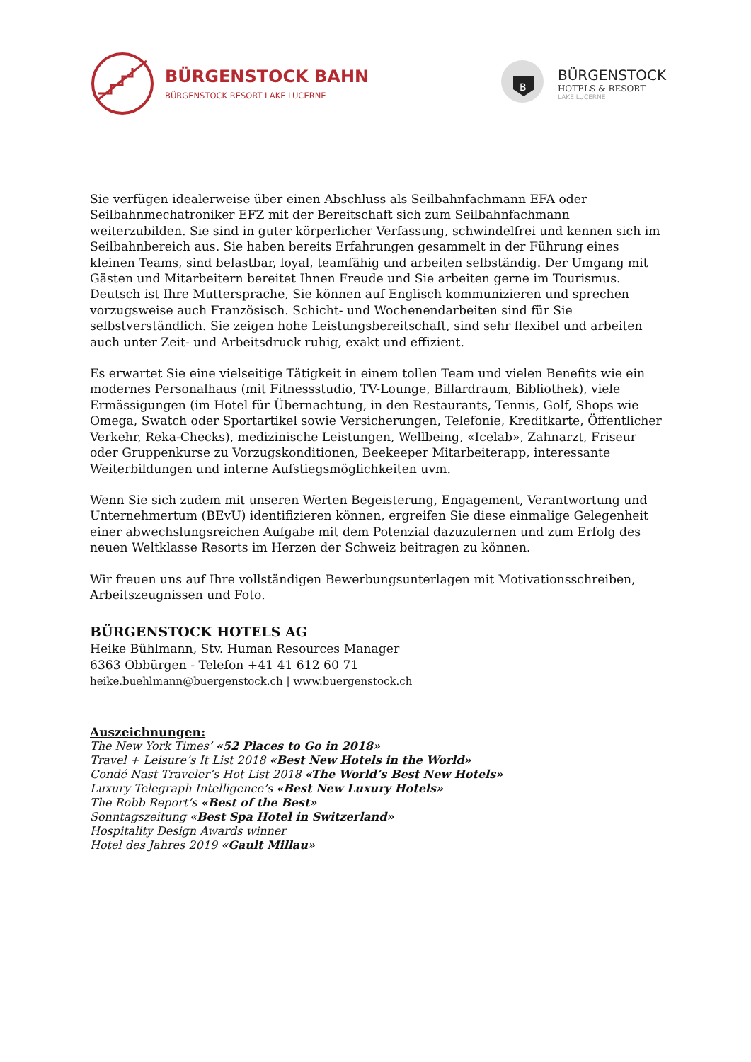BÜRGENSTOCK BAHN
BÜRGENSTOCK RESORT LAKE LUCERNE
B
BÜRGENSTOCK
HOTELS & RESORT
LAKE LUCERNE
Sie verfügen idealerweise über einen Abschluss als Seilbahnfachmann EFA oder Seilbahnmechatroniker EFZ mit der Bereitschaft sich zum Seilbahnfachmann weiterzubilden. Sie sind in guter körperlicher Verfassung, schwindelfrei und kennen sich im Seilbahnbereich aus. Sie haben bereits Erfahrungen gesammelt in der Führung eines kleinen Teams, sind belastbar, loyal, teamfähig und arbeiten selbständig. Der Umgang mit Gästen und Mitarbeitern bereitet Ihnen Freude und Sie arbeiten gerne im Tourismus. Deutsch ist Ihre Muttersprache, Sie können auf Englisch kommunizieren und sprechen vorzugsweise auch Französisch. Schicht- und Wochenendarbeiten sind für Sie selbstverständlich. Sie zeigen hohe Leistungsbereitschaft, sind sehr flexibel und arbeiten auch unter Zeit- und Arbeitsdruck ruhig, exakt und effizient.
Es erwartet Sie eine vielseitige Tätigkeit in einem tollen Team und vielen Benefits wie ein modernes Personalhaus (mit Fitnessstudio, TV-Lounge, Billardraum, Bibliothek), viele Ermässigungen (im Hotel für Übernachtung, in den Restaurants, Tennis, Golf, Shops wie Omega, Swatch oder Sportartikel sowie Versicherungen, Telefonie, Kreditkarte, Öffentlicher Verkehr, Reka-Checks), medizinische Leistungen, Wellbeing, «Icelab», Zahnarzt, Friseur oder Gruppenkurse zu Vorzugskonditionen, Beekeeper Mitarbeiterapp, interessante Weiterbildungen und interne Aufstiegsmöglichkeiten uvm.
Wenn Sie sich zudem mit unseren Werten Begeisterung, Engagement, Verantwortung und Unternehmertum (BEvU) identifizieren können, ergreifen Sie diese einmalige Gelegenheit einer abwechslungsreichen Aufgabe mit dem Potenzial dazuzulernen und zum Erfolg des neuen Weltklasse Resorts im Herzen der Schweiz beitragen zu können.
Wir freuen uns auf Ihre vollständigen Bewerbungsunterlagen mit Motivationsschreiben, Arbeitszeugnissen und Foto.
BÜRGENSTOCK HOTELS AG
Heike Bühlmann, Stv. Human Resources Manager
6363 Obbürgen - Telefon +41 41 612 60 71
heike.buehlmann@buergenstock.ch | www.buergenstock.ch
Auszeichnungen:
The New York Times’ «52 Places to Go in 2018»
Travel + Leisure’s It List 2018 «Best New Hotels in the World»
Condé Nast Traveler’s Hot List 2018 «The World’s Best New Hotels»
Luxury Telegraph Intelligence’s «Best New Luxury Hotels»
The Robb Report’s «Best of the Best»
Sonntagszeitung «Best Spa Hotel in Switzerland»
Hospitality Design Awards winner
Hotel des Jahres 2019 «Gault Millau»